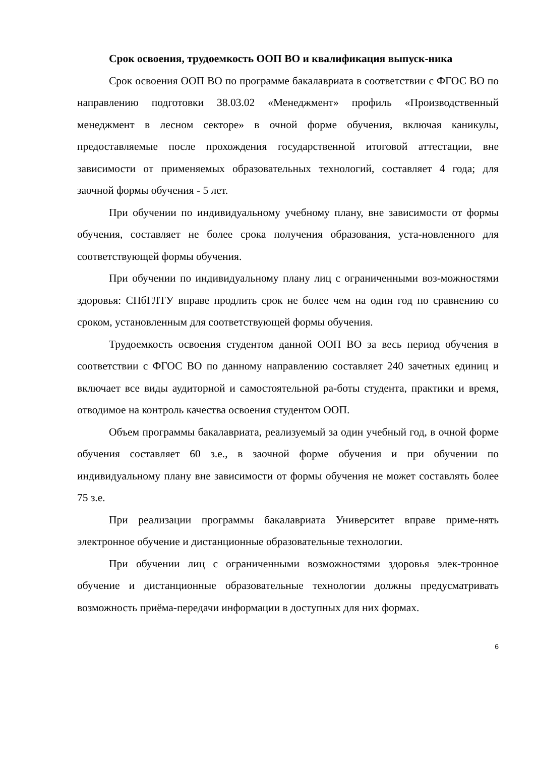Срок освоения, трудоемкость ООП ВО и квалификация выпуск-ника
Срок освоения ООП ВО по программе бакалавриата в соответствии с ФГОС ВО по направлению подготовки 38.03.02 «Менеджмент» профиль «Производственный менеджмент в лесном секторе» в очной форме обучения, включая каникулы, предоставляемые после прохождения государственной итоговой аттестации, вне зависимости от применяемых образовательных технологий, составляет 4 года; для заочной формы обучения - 5 лет.
При обучении по индивидуальному учебному плану, вне зависимости от формы обучения, составляет не более срока получения образования, уста-новленного для соответствующей формы обучения.
При обучении по индивидуальному плану лиц с ограниченными воз-можностями здоровья: СПбГЛТУ вправе продлить срок не более чем на один год по сравнению со сроком, установленным для соответствующей формы обучения.
Трудоемкость освоения студентом данной ООП ВО за весь период обучения в соответствии с ФГОС ВО по данному направлению составляет 240 зачетных единиц и включает все виды аудиторной и самостоятельной ра-боты студента, практики и время, отводимое на контроль качества освоения студентом ООП.
Объем программы бакалавриата, реализуемый за один учебный год, в очной форме обучения составляет 60 з.е., в заочной форме обучения и при обучении по индивидуальному плану вне зависимости от формы обучения не может составлять более 75 з.е.
При реализации программы бакалавриата Университет вправе приме-нять электронное обучение и дистанционные образовательные технологии.
При обучении лиц с ограниченными возможностями здоровья элек-тронное обучение и дистанционные образовательные технологии должны предусматривать возможность приёма-передачи информации в доступных для них формах.
6